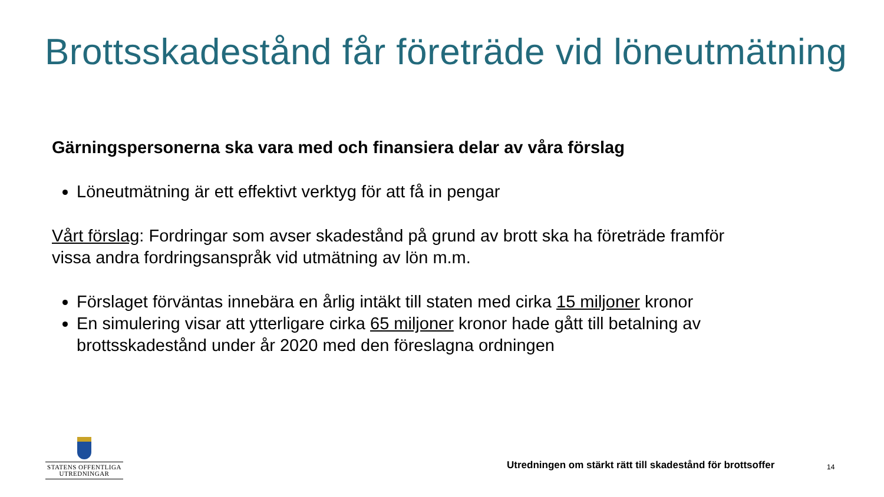Brottsskadestånd får företräde vid löneutmätning
Gärningspersonerna ska vara med och finansiera delar av våra förslag
Löneutmätning är ett effektivt verktyg för att få in pengar
Vårt förslag: Fordringar som avser skadestånd på grund av brott ska ha företräde framför vissa andra fordringsanspråk vid utmätning av lön m.m.
Förslaget förväntas innebära en årlig intäkt till staten med cirka 15 miljoner kronor
En simulering visar att ytterligare cirka 65 miljoner kronor hade gått till betalning av brottsskadestånd under år 2020 med den föreslagna ordningen
STATENS OFFENTLIGA
UTREDNINGAR
Utredningen om stärkt rätt till skadestånd för brottsoffer
14